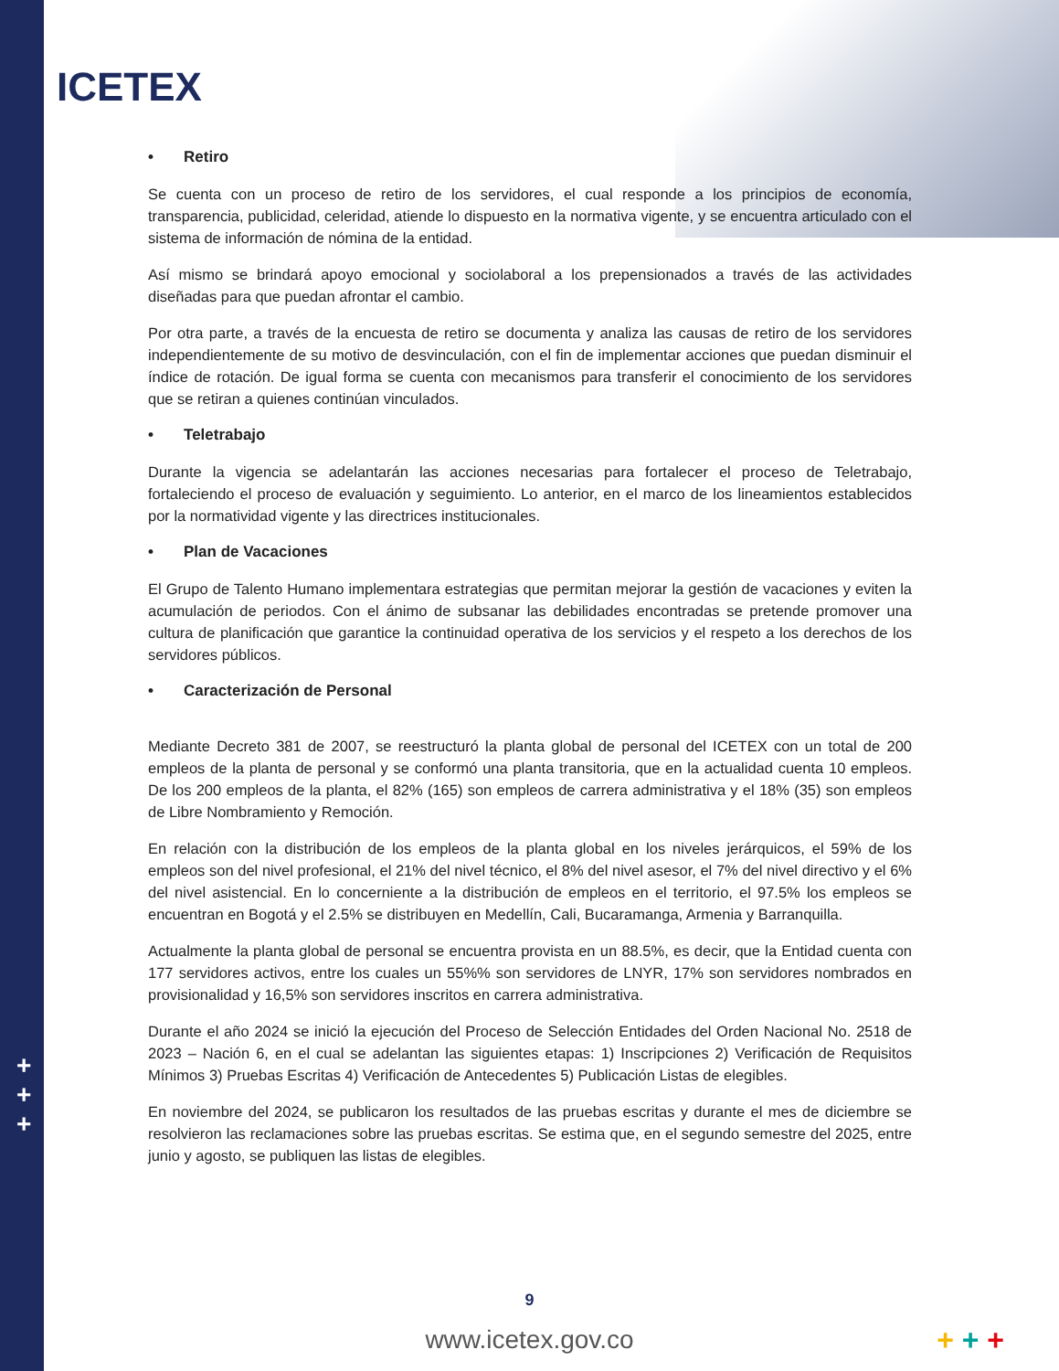ICETEX
+
+
+
• Retiro
Se cuenta con un proceso de retiro de los servidores, el cual responde a los principios de economía, transparencia, publicidad, celeridad, atiende lo dispuesto en la normativa vigente, y se encuentra articulado con el sistema de información de nómina de la entidad.
Así mismo se brindará apoyo emocional y sociolaboral a los prepensionados a través de las actividades diseñadas para que puedan afrontar el cambio.
Por otra parte, a través de la encuesta de retiro se documenta y analiza las causas de retiro de los servidores independientemente de su motivo de desvinculación, con el fin de implementar acciones que puedan disminuir el índice de rotación. De igual forma se cuenta con mecanismos para transferir el conocimiento de los servidores que se retiran a quienes continúan vinculados.
• Teletrabajo
Durante la vigencia se adelantarán las acciones necesarias para fortalecer el proceso de Teletrabajo, fortaleciendo el proceso de evaluación y seguimiento. Lo anterior, en el marco de los lineamientos establecidos por la normatividad vigente y las directrices institucionales.
• Plan de Vacaciones
El Grupo de Talento Humano implementara estrategias que permitan mejorar la gestión de vacaciones y eviten la acumulación de periodos. Con el ánimo de subsanar las debilidades encontradas se pretende promover una cultura de planificación que garantice la continuidad operativa de los servicios y el respeto a los derechos de los servidores públicos.
• Caracterización de Personal
Mediante Decreto 381 de 2007, se reestructuró la planta global de personal del ICETEX con un total de 200 empleos de la planta de personal y se conformó una planta transitoria, que en la actualidad cuenta 10 empleos. De los 200 empleos de la planta, el 82% (165) son empleos de carrera administrativa y el 18% (35) son empleos de Libre Nombramiento y Remoción.
En relación con la distribución de los empleos de la planta global en los niveles jerárquicos, el 59% de los empleos son del nivel profesional, el 21% del nivel técnico, el 8% del nivel asesor, el 7% del nivel directivo y el 6% del nivel asistencial. En lo concerniente a la distribución de empleos en el territorio, el 97.5% los empleos se encuentran en Bogotá y el 2.5% se distribuyen en Medellín, Cali, Bucaramanga, Armenia y Barranquilla.
Actualmente la planta global de personal se encuentra provista en un 88.5%, es decir, que la Entidad cuenta con 177 servidores activos, entre los cuales un 55%% son servidores de LNYR, 17% son servidores nombrados en provisionalidad y 16,5% son servidores inscritos en carrera administrativa.
Durante el año 2024 se inició la ejecución del Proceso de Selección Entidades del Orden Nacional No. 2518 de 2023 – Nación 6, en el cual se adelantan las siguientes etapas: 1) Inscripciones 2) Verificación de Requisitos Mínimos 3) Pruebas Escritas 4) Verificación de Antecedentes 5) Publicación Listas de elegibles.
En noviembre del 2024, se publicaron los resultados de las pruebas escritas y durante el mes de diciembre se resolvieron las reclamaciones sobre las pruebas escritas. Se estima que, en el segundo semestre del 2025, entre junio y agosto, se publiquen las listas de elegibles.
9
www.icetex.gov.co + + +